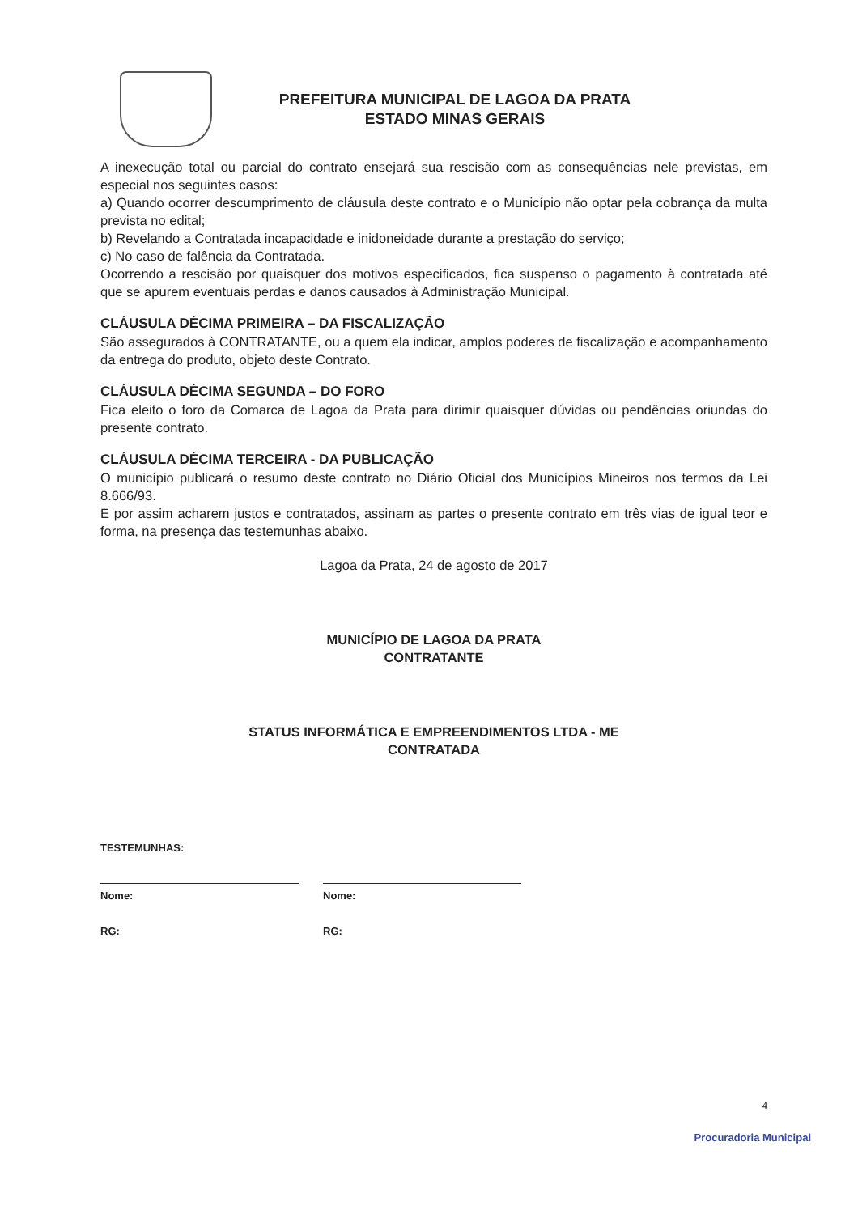PREFEITURA MUNICIPAL DE LAGOA DA PRATA
ESTADO MINAS GERAIS
A inexecução total ou parcial do contrato ensejará sua rescisão com as consequências nele previstas, em especial nos seguintes casos:
a) Quando ocorrer descumprimento de cláusula deste contrato e o Município não optar pela cobrança da multa prevista no edital;
b) Revelando a Contratada incapacidade e inidoneidade durante a prestação do serviço;
c) No caso de falência da Contratada.
Ocorrendo a rescisão por quaisquer dos motivos especificados, fica suspenso o pagamento à contratada até que se apurem eventuais perdas e danos causados à Administração Municipal.
CLÁUSULA DÉCIMA PRIMEIRA – DA FISCALIZAÇÃO
São assegurados à CONTRATANTE, ou a quem ela indicar, amplos poderes de fiscalização e acompanhamento da entrega do produto, objeto deste Contrato.
CLÁUSULA DÉCIMA SEGUNDA – DO FORO
Fica eleito o foro da Comarca de Lagoa da Prata para dirimir quaisquer dúvidas ou pendências oriundas do presente contrato.
CLÁUSULA DÉCIMA TERCEIRA - DA PUBLICAÇÃO
O município publicará o resumo deste contrato no Diário Oficial dos Municípios Mineiros nos termos da Lei 8.666/93.
E por assim acharem justos e contratados, assinam as partes o presente contrato em três vias de igual teor e forma, na presença das testemunhas abaixo.
Lagoa da Prata, 24 de agosto de 2017
MUNICÍPIO DE LAGOA DA PRATA
CONTRATANTE
STATUS INFORMÁTICA E EMPREENDIMENTOS LTDA - ME
CONTRATADA
TESTEMUNHAS:
Nome:
RG:
Nome:
RG:
4
Procuradoria Municipal